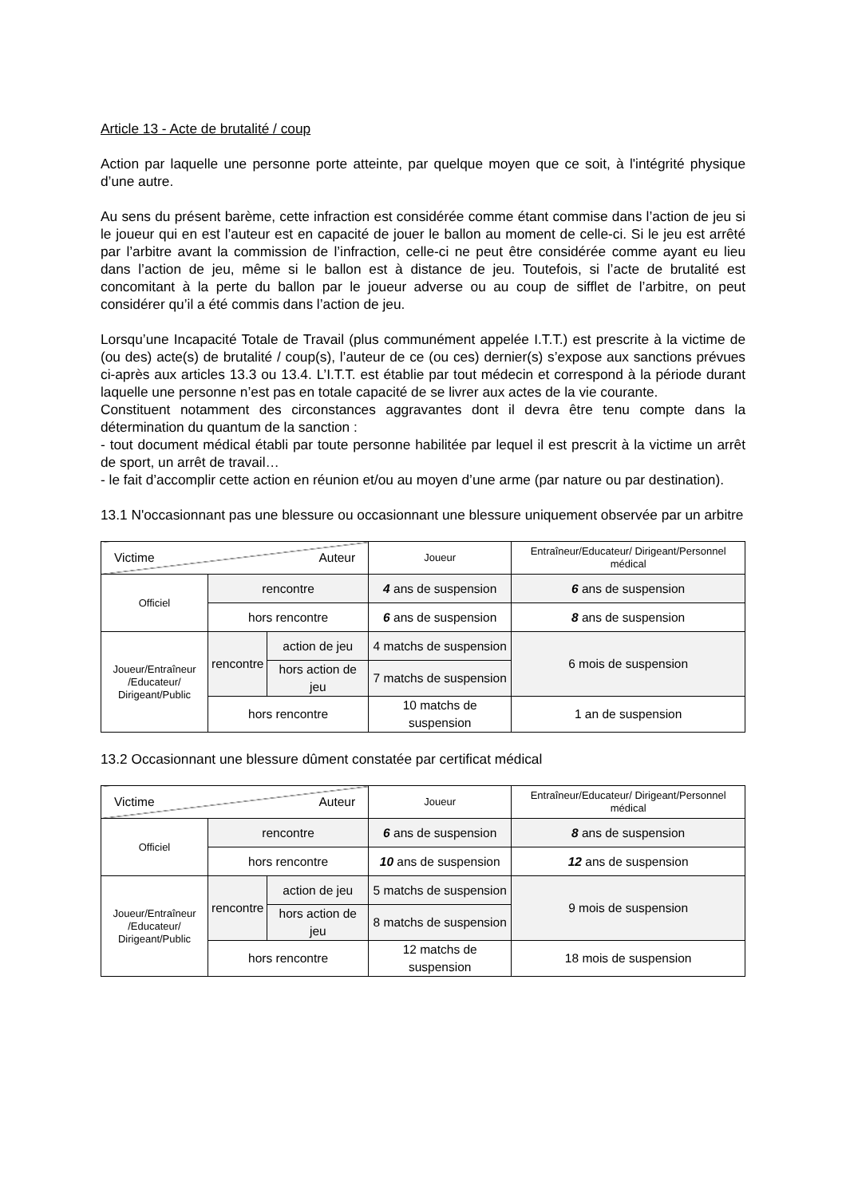Article 13 - Acte de brutalité / coup
Action par laquelle une personne porte atteinte, par quelque moyen que ce soit, à l'intégrité physique d’une autre.
Au sens du présent barème, cette infraction est considérée comme étant commise dans l’action de jeu si le joueur qui en est l’auteur est en capacité de jouer le ballon au moment de celle-ci. Si le jeu est arrêté par l’arbitre avant la commission de l’infraction, celle-ci ne peut être considérée comme ayant eu lieu dans l’action de jeu, même si le ballon est à distance de jeu. Toutefois, si l’acte de brutalité est concomitant à la perte du ballon par le joueur adverse ou au coup de sifflet de l’arbitre, on peut considérer qu’il a été commis dans l’action de jeu.
Lorsqu’une Incapacité Totale de Travail (plus communément appelée I.T.T.) est prescrite à la victime de (ou des) acte(s) de brutalité / coup(s), l’auteur de ce (ou ces) dernier(s) s’expose aux sanctions prévues ci-après aux articles 13.3 ou 13.4. L’I.T.T. est établie par tout médecin et correspond à la période durant laquelle une personne n’est pas en totale capacité de se livrer aux actes de la vie courante.
Constituent notamment des circonstances aggravantes dont il devra être tenu compte dans la détermination du quantum de la sanction :
- tout document médical établi par toute personne habilitée par lequel il est prescrit à la victime un arrêt de sport, un arrêt de travail…
- le fait d’accomplir cette action en réunion et/ou au moyen d’une arme (par nature ou par destination).
13.1 N'occasionnant pas une blessure ou occasionnant une blessure uniquement observée par un arbitre
| Victime Auteur | | | Joueur | Entraîneur/Educateur/ Dirigeant/Personnel médical |
| Officiel | rencontre | | 4 ans de suspension | 6 ans de suspension |
| | hors rencontre | | 6 ans de suspension | 8 ans de suspension |
| Joueur/Entraîneur /Educateur/ Dirigeant/Public | rencontre | action de jeu | 4 matchs de suspension | 6 mois de suspension |
| | | hors action de jeu | 7 matchs de suspension | |
| | hors rencontre | | 10 matchs de suspension | 1 an de suspension |
13.2 Occasionnant une blessure dûment constatée par certificat médical
| Victime Auteur | | | Joueur | Entraîneur/Educateur/ Dirigeant/Personnel médical |
| Officiel | rencontre | | 6 ans de suspension | 8 ans de suspension |
| | hors rencontre | | 10 ans de suspension | 12 ans de suspension |
| Joueur/Entraîneur /Educateur/ Dirigeant/Public | rencontre | action de jeu | 5 matchs de suspension | 9 mois de suspension |
| | | hors action de jeu | 8 matchs de suspension | |
| | hors rencontre | | 12 matchs de suspension | 18 mois de suspension |